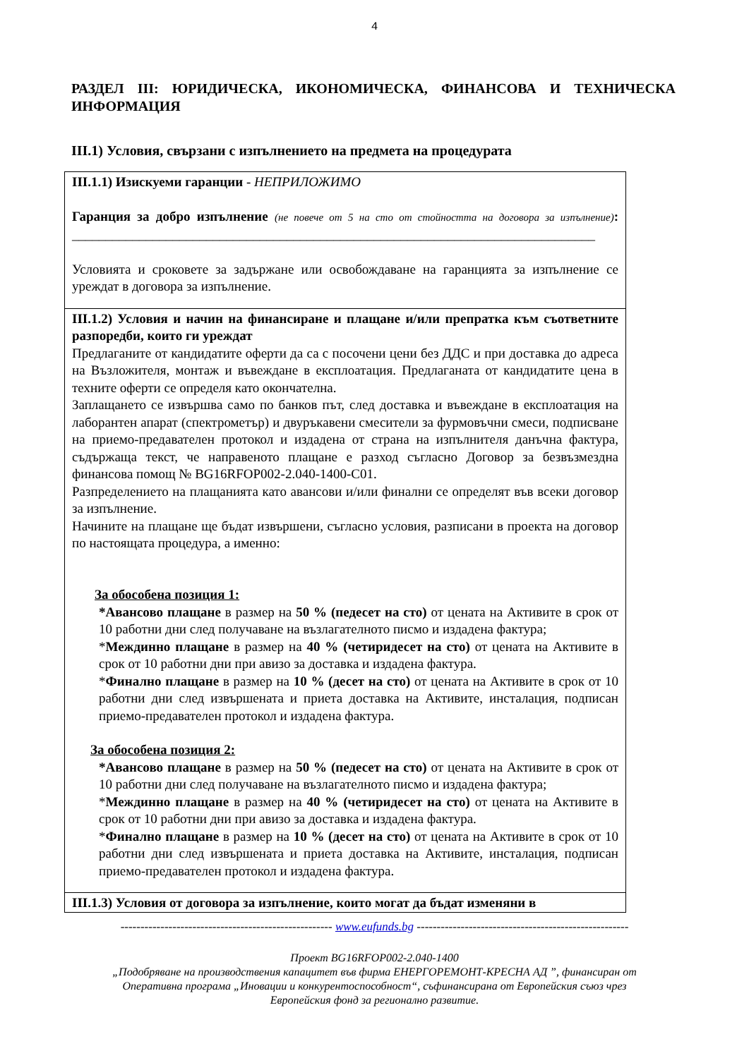4
РАЗДЕЛ III: ЮРИДИЧЕСКА, ИКОНОМИЧЕСКА, ФИНАНСОВА И ТЕХНИЧЕСКА ИНФОРМАЦИЯ
III.1) Условия, свързани с изпълнението на предмета на процедурата
| III.1.1) Изискуеми гаранции - НЕПРИЛОЖИМО Гаранция за добро изпълнение (не повече от 5 на сто от стойността на договора за изпълнение) : ______________________________________________________________________________ Условията и сроковете за задържане или освобождаване на гаранцията за изпълнение се уреждат в договора за изпълнение. |
| III.1.2) Условия и начин на финансиране и плащане и/или препратка към съответните разпоредби, които ги уреждат Предлаганите от кандидатите оферти да са с посочени цени без ДДС и при доставка до адреса на Възложителя, монтаж и въвеждане в експлоатация. Предлаганата от кандидатите цена в техните оферти се определя като окончателна. Заплащането се извършва само по банков път, след доставка и въвеждане в експлоатация на лаборантен апарат (спектрометър) и двуръкавени смесители за фурмовъчни смеси, подписване на приемо-предавателен протокол и издадена от страна на изпълнителя данъчна фактура, съдържаща текст, че направеното плащане е разход съгласно Договор за безвъзмездна финансова помощ № BG16RFOP002-2.040-1400-C01. Разпределението на плащанията като авансови и/или финални се определят във всеки договор за изпълнение. Начините на плащане ще бъдат извършени, съгласно условия, разписани в проекта на договор по настоящата процедура, а именно: За обособена позиция 1: *Авансово плащане в размер на 50 % (педесет на сто) от цената на Активите в срок от 10 работни дни след получаване на възлагателното писмо и издадена фактура; * Междинно плащане в размер на 40 % (четиридесет на сто) от цената на Активите в срок от 10 работни дни при авизо за доставка и издадена фактура. * Финално плащане в размер на 10 % (десет на сто) от цената на Активите в срок от 10 работни дни след извършената и приета доставка на Активите, инсталация, подписан приемо-предавателен протокол и издадена фактура. За обособена позиция 2: *Авансово плащане в размер на 50 % (педесет на сто) от цената на Активите в срок от 10 работни дни след получаване на възлагателното писмо и издадена фактура; * Междинно плащане в размер на 40 % (четиридесет на сто) от цената на Активите в срок от 10 работни дни при авизо за доставка и издадена фактура. * Финално плащане в размер на 10 % (десет на сто) от цената на Активите в срок от 10 работни дни след извършената и приета доставка на Активите, инсталация, подписан приемо-предавателен протокол и издадена фактура. |
| III.1.3) Условия от договора за изпълнение, които могат да бъдат изменяни в |
----------------------------------------------------- www.eufunds.bg -----------------------------------------------------
Проект BG16RFOP002-2.040-1400
„Подобряване на производствения капацитет във фирма ЕНЕРГОРЕМОНТ-КРЕСНА АД ”, финансиран от
Оперативна програма „Иновации и конкурентоспособност“, съфинансирана от Европейския съюз чрез
Европейския фонд за регионално развитие.